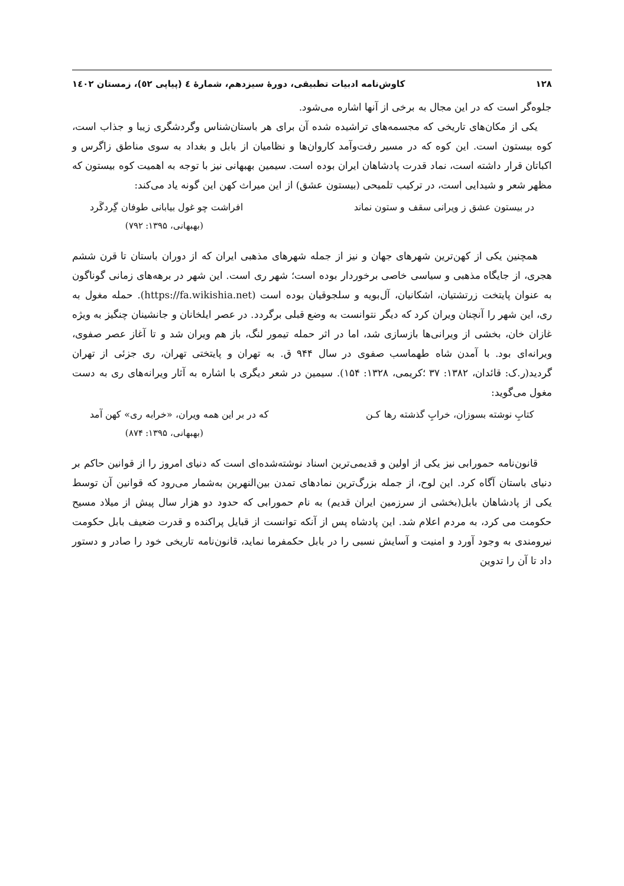۱۲۸ کاوش‌نامه ادبیات تطبیقی، دورۀ سیزدهم، شمارۀ ٤ (پیاپی ٥٢)، زمستان ١٤٠٢
جلوه‌گر است که در این مجال به برخی از آنها اشاره می‌شود.
یکی از مکان‌های تاریخی که مجسمه‌های تراشیده شده آن برای هر باستان‌شناس وگردشگری زیبا و جذاب است، کوه بیستون است. این کوه که در مسیر رفت‌وآمد کاروان‌ها و نظامیان از بابل و بغداد به سوی مناطق زاگرس و اکباتان قرار داشته است، نماد قدرت پادشاهان ایران بوده است. سیمین بهبهانی نیز با توجه به اهمیت کوه بیستون که مظهر شعر و شیدایی است، در ترکیب تلمیحی (بیستون عشق) از این میراث کهن این گونه یاد می‌کند:
در بیستون عشق ز ویرانی سقف و ستون نماند افراشت چو غول بیابانی طوفان گِردگَرد
(بهبهانی، ۱۳۹۵: ۷۹۲)
همچنین یکی از کهن‌ترین شهرهای جهان و نیز از جمله شهرهای مذهبی ایران که از دوران باستان تا قرن ششم هجری، از جایگاه مذهبی و سیاسی خاصی برخوردار بوده است؛ شهر ری است. این شهر در برهه‌های زمانی گوناگون به عنوان پایتخت زرتشتیان، اشکانیان، آل‌بویه و سلجوقیان بوده است (https://fa.wikishia.net). حمله مغول به ری، این شهر را آنچنان ویران کرد که دیگر نتوانست به وضع قبلی برگردد. در عصر ایلخانان و جانشینان چنگیز به ویژه غازان خان، بخشی از ویرانی‌ها بازسازی شد، اما در اثر حمله تیمور لنگ، باز هم ویران شد و تا آغاز عصر صفوی، ویرانه‌ای بود. با آمدن شاه طهماسب صفوی در سال ۹۴۴ ق. به تهران و پایتختی تهران، ری جزئی از تهران گردید(ر.ک: قائدان، ۱۳۸۲: ۳۷ ؛کریمی، ۱۳۲۸: ۱۵۴). سیمین در شعر دیگری با اشاره به آثار ویرانه‌های ری به دست مغول می‌گوید:
کتابِ نوشته بسوزان، خرابِ گذشته رها کـن که در بر این همه ویران، «خرابه ری» کهن آمد
(بهبهانی، ۱۳۹۵: ۸۷۴)
قانون‌نامه حمورابی نیز یکی از اولین و قدیمی‌ترین اسناد نوشته‌شده‌ای است که دنیای امروز را از قوانین حاکم بر دنیای باستان آگاه کرد. این لوح، از جمله بزرگ‌ترین نمادهای تمدن بین‌النهرین به‌شمار می‌رود که قوانین آن توسط یکی از پادشاهان بابل(بخشی از سرزمین ایران قدیم) به نام حمورابی که حدود دو هزار سال پیش از میلاد مسیح حکومت می کرد، به مردم اعلام شد. این پادشاه پس از آنکه توانست از قبایل پراکنده و قدرت ضعیف بابل حکومت نیرومندی به وجود آورد و امنیت و آسایش نسبی را در بابل حکمفرما نماید، قانون‌نامه تاریخی خود را صادر و دستور داد تا آن را تدوین